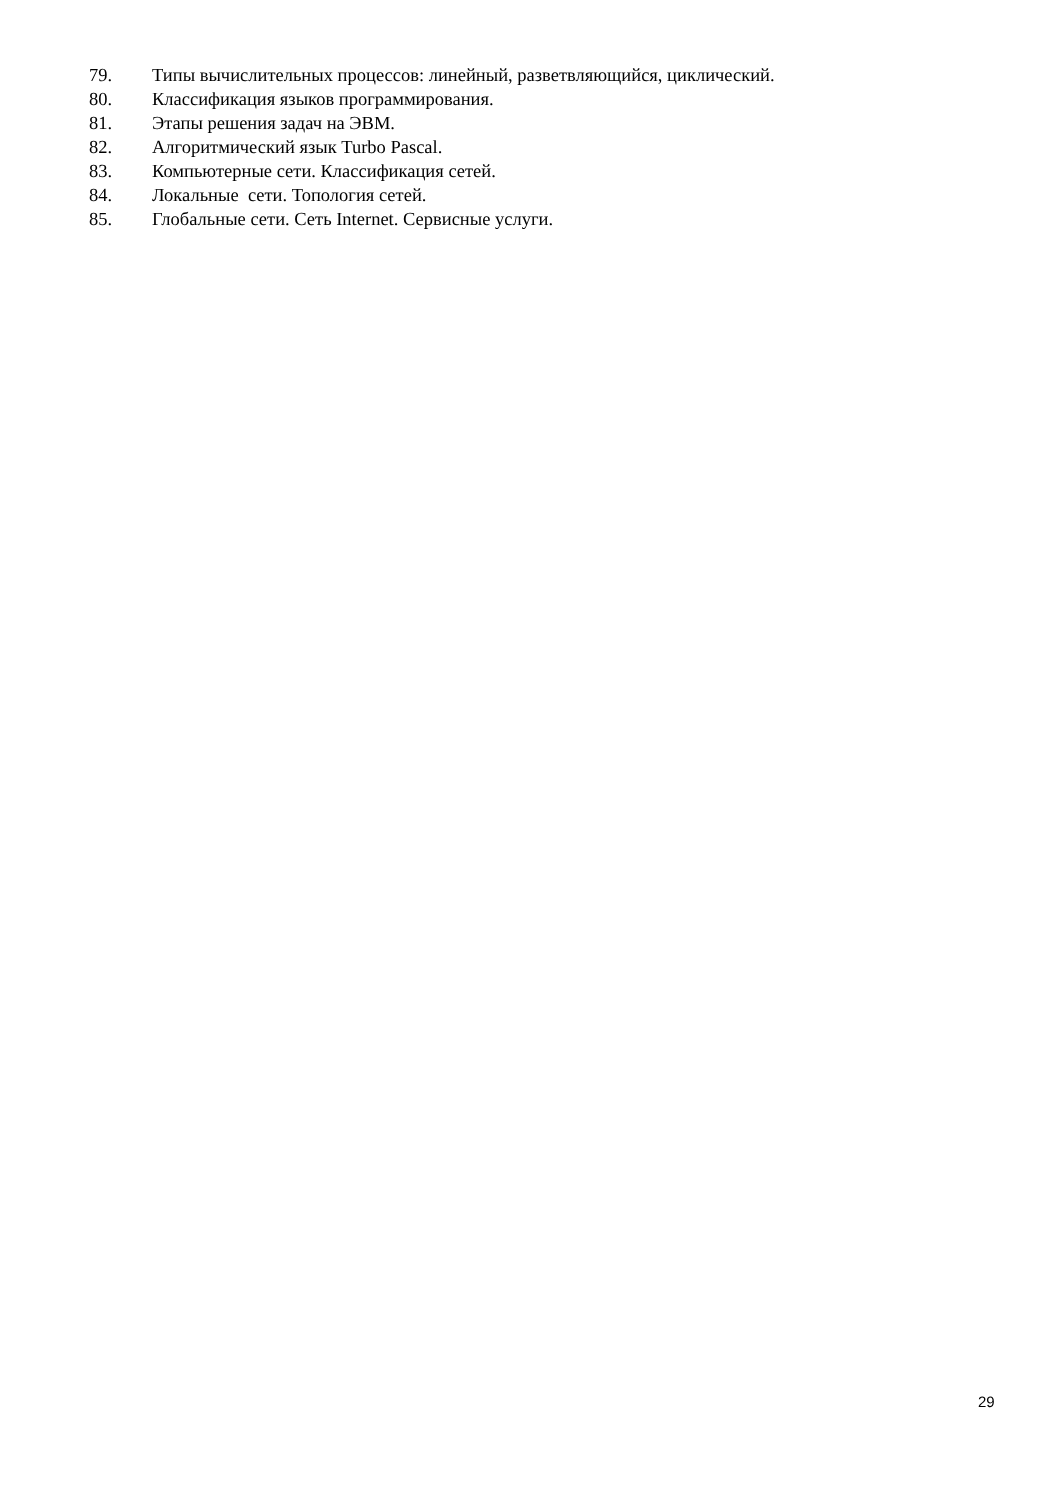79. Типы вычислительных процессов: линейный, разветвляющийся, циклический.
80. Классификация языков программирования.
81. Этапы решения задач на ЭВМ.
82. Алгоритмический язык Turbo Pascal.
83. Компьютерные сети. Классификация сетей.
84. Локальные сети. Топология сетей.
85. Глобальные сети. Сеть Internet. Сервисные услуги.
29